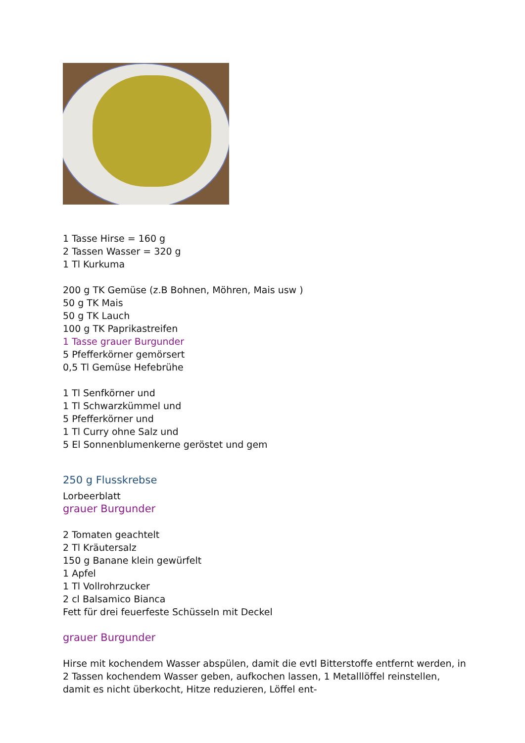1 Tasse Hirse = 160 g
2 Tassen Wasser = 320 g
1 Tl Kurkuma
200 g TK Gemüse (z.B Bohnen, Möhren, Mais usw )
50 g TK Mais
50 g TK Lauch
100 g TK Paprikastreifen
1 Tasse grauer Burgunder
5 Pfefferkörner gemörsert
0,5 Tl Gemüse Hefebrühe
1 Tl Senfkörner und
1 Tl Schwarzkümmel und
5 Pfefferkörner und
1 Tl Curry ohne Salz und
5 El Sonnenblumenkerne geröstet und gem
250 g Flusskrebse
Lorbeerblatt
grauer Burgunder
2 Tomaten geachtelt
2 Tl Kräutersalz
150 g Banane klein gewürfelt
1 Apfel
1 Tl Vollrohrzucker
2 cl Balsamico Bianca
Fett für drei feuerfeste Schüsseln mit Deckel
grauer Burgunder
Hirse mit kochendem Wasser abspülen, damit die evtl Bitterstoffe entfernt werden, in 2 Tassen kochendem Wasser geben, aufkochen lassen, 1 Metalllöffel reinstellen, damit es nicht überkocht, Hitze reduzieren, Löffel ent-